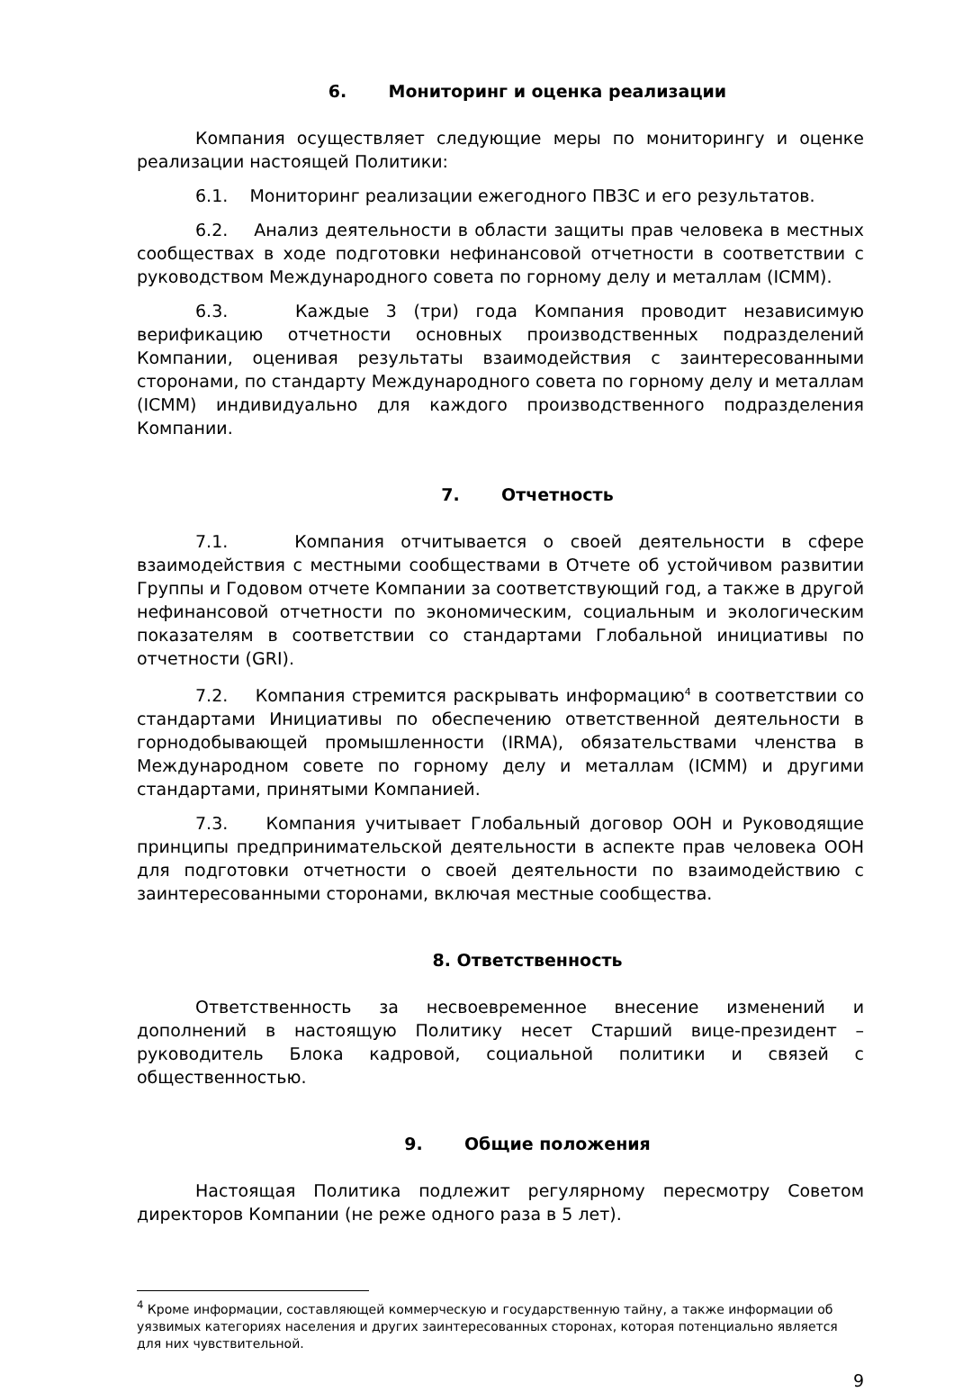6. Мониторинг и оценка реализации
Компания осуществляет следующие меры по мониторингу и оценке реализации настоящей Политики:
6.1. Мониторинг реализации ежегодного ПВЗС и его результатов.
6.2. Анализ деятельности в области защиты прав человека в местных сообществах в ходе подготовки нефинансовой отчетности в соответствии с руководством Международного совета по горному делу и металлам (ICMM).
6.3. Каждые 3 (три) года Компания проводит независимую верификацию отчетности основных производственных подразделений Компании, оценивая результаты взаимодействия с заинтересованными сторонами, по стандарту Международного совета по горному делу и металлам (ICMM) индивидуально для каждого производственного подразделения Компании.
7. Отчетность
7.1. Компания отчитывается о своей деятельности в сфере взаимодействия с местными сообществами в Отчете об устойчивом развитии Группы и Годовом отчете Компании за соответствующий год, а также в другой нефинансовой отчетности по экономическим, социальным и экологическим показателям в соответствии со стандартами Глобальной инициативы по отчетности (GRI).
7.2. Компания стремится раскрывать информацию<sup>4</sup> в соответствии со стандартами Инициативы по обеспечению ответственной деятельности в горнодобывающей промышленности (IRMA), обязательствами членства в Международном совете по горному делу и металлам (ICMM) и другими стандартами, принятыми Компанией.
7.3. Компания учитывает Глобальный договор ООН и Руководящие принципы предпринимательской деятельности в аспекте прав человека ООН для подготовки отчетности о своей деятельности по взаимодействию с заинтересованными сторонами, включая местные сообщества.
8. Ответственность
Ответственность за несвоевременное внесение изменений и дополнений в настоящую Политику несет Старший вице-президент – руководитель Блока кадровой, социальной политики и связей с общественностью.
9. Общие положения
Настоящая Политика подлежит регулярному пересмотру Советом директоров Компании (не реже одного раза в 5 лет).
<sup>4</sup> Кроме информации, составляющей коммерческую и государственную тайну, а также информации об уязвимых категориях населения и других заинтересованных сторонах, которая потенциально является для них чувствительной.
9